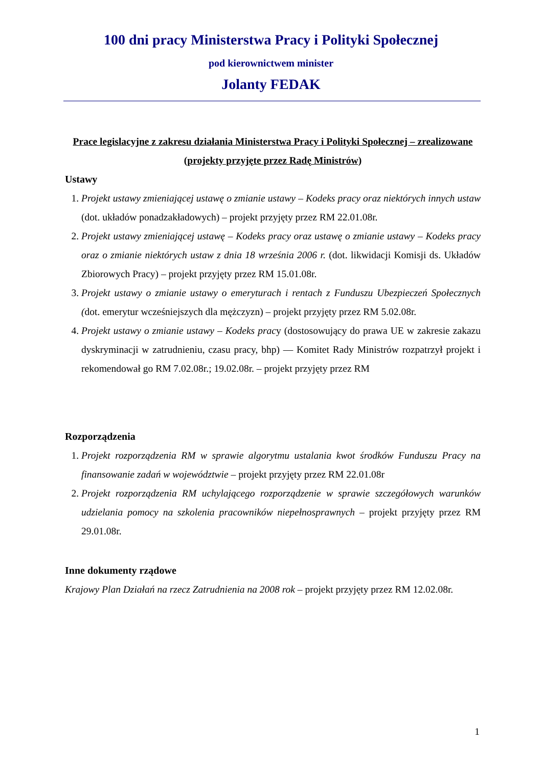100 dni pracy Ministerstwa Pracy i Polityki Społecznej
pod kierownictwem minister
Jolanty FEDAK
Prace legislacyjne z zakresu działania Ministerstwa Pracy i Polityki Społecznej – zrealizowane (projekty przyjęte przez Radę Ministrów)
Ustawy
1. Projekt ustawy zmieniającej ustawę o zmianie ustawy – Kodeks pracy oraz niektórych innych ustaw (dot. układów ponadzakładowych) – projekt przyjęty przez RM 22.01.08r.
2. Projekt ustawy zmieniającej ustawę – Kodeks pracy oraz ustawę o zmianie ustawy – Kodeks pracy oraz o zmianie niektórych ustaw z dnia 18 września 2006 r. (dot. likwidacji Komisji ds. Układów Zbiorowych Pracy) – projekt przyjęty przez RM 15.01.08r.
3. Projekt ustawy o zmianie ustawy o emeryturach i rentach z Funduszu Ubezpieczeń Społecznych (dot. emerytur wcześniejszych dla mężczyzn) – projekt przyjęty przez RM 5.02.08r.
4. Projekt ustawy o zmianie ustawy – Kodeks pracy (dostosowujący do prawa UE w zakresie zakazu dyskryminacji w zatrudnieniu, czasu pracy, bhp) — Komitet Rady Ministrów rozpatrzył projekt i rekomendował go RM 7.02.08r.; 19.02.08r. – projekt przyjęty przez RM
Rozporządzenia
1. Projekt rozporządzenia RM w sprawie algorytmu ustalania kwot środków Funduszu Pracy na finansowanie zadań w województwie – projekt przyjęty przez RM 22.01.08r
2. Projekt rozporządzenia RM uchylającego rozporządzenie w sprawie szczegółowych warunków udzielania pomocy na szkolenia pracowników niepełnosprawnych – projekt przyjęty przez RM 29.01.08r.
Inne dokumenty rządowe
Krajowy Plan Działań na rzecz Zatrudnienia na 2008 rok – projekt przyjęty przez RM 12.02.08r.
1